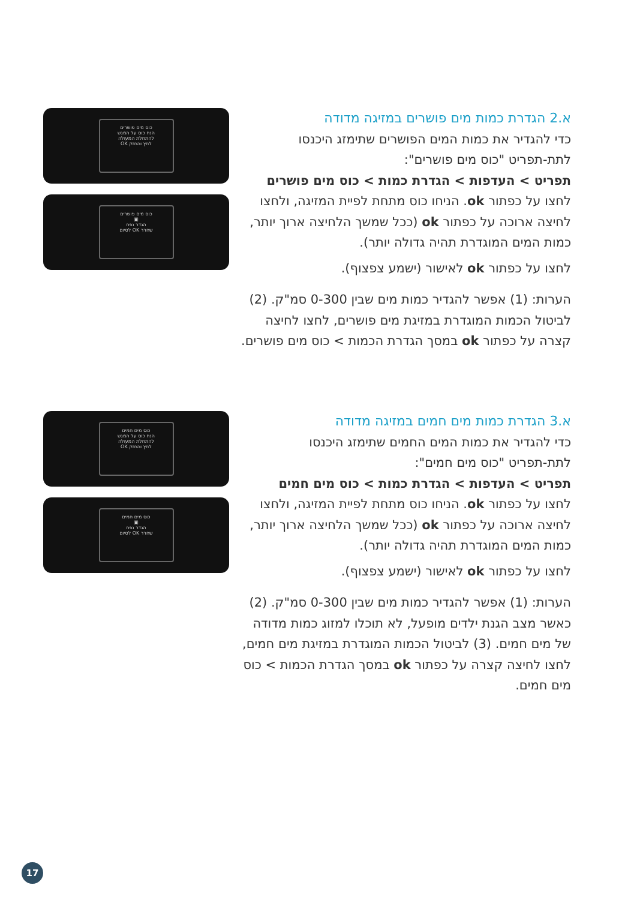א.2 הגדרת כמות מים פושרים במזיגה מדודה
כדי להגדיר את כמות המים הפושרים שתימזג היכנסו
לתת-תפריט "כוס מים פושרים":
תפריט > העדפות > הגדרת כמות > כוס מים פושרים
לחצו על כפתור ok. הניחו כוס מתחת לפיית המזיגה, ולחצו לחיצה ארוכה על כפתור ok (ככל שמשך הלחיצה ארוך יותר, כמות המים המוגדרת תהיה גדולה יותר).
לחצו על כפתור ok לאישור (ישמע צפצוף).
הערות: (1) אפשר להגדיר כמות מים שבין 0-300 סמ"ק. (2) לביטול הכמות המוגדרת במזיגת מים פושרים, לחצו לחיצה קצרה על כפתור ok במסך הגדרת הכמות > כוס מים פושרים.
כוס מים פושרים
הנח כוס על המגש
להתחלת המעולה
לחץ והחזק OK
כוס מים פושרים
▣
הגדר נפח
שחרר OK לסיום
א.3 הגדרת כמות מים חמים במזיגה מדודה
כדי להגדיר את כמות המים החמים שתימזג היכנסו
לתת-תפריט "כוס מים חמים":
תפריט > העדפות > הגדרת כמות > כוס מים חמים
לחצו על כפתור ok. הניחו כוס מתחת לפיית המזיגה, ולחצו לחיצה ארוכה על כפתור ok (ככל שמשך הלחיצה ארוך יותר, כמות המים המוגדרת תהיה גדולה יותר).
לחצו על כפתור ok לאישור (ישמע צפצוף).
הערות: (1) אפשר להגדיר כמות מים שבין 0-300 סמ"ק. (2) כאשר מצב הגנת ילדים מופעל, לא תוכלו למזוג כמות מדודה של מים חמים. (3) לביטול הכמות המוגדרת במזיגת מים חמים, לחצו לחיצה קצרה על כפתור ok במסך הגדרת הכמות > כוס מים חמים.
כוס מים חמים
הנח כוס על המגש
להתחלת המעולה
לחץ והחזק OK
כוס מים חמים
▣
הגדר נפח
שחרר OK לסיום
17